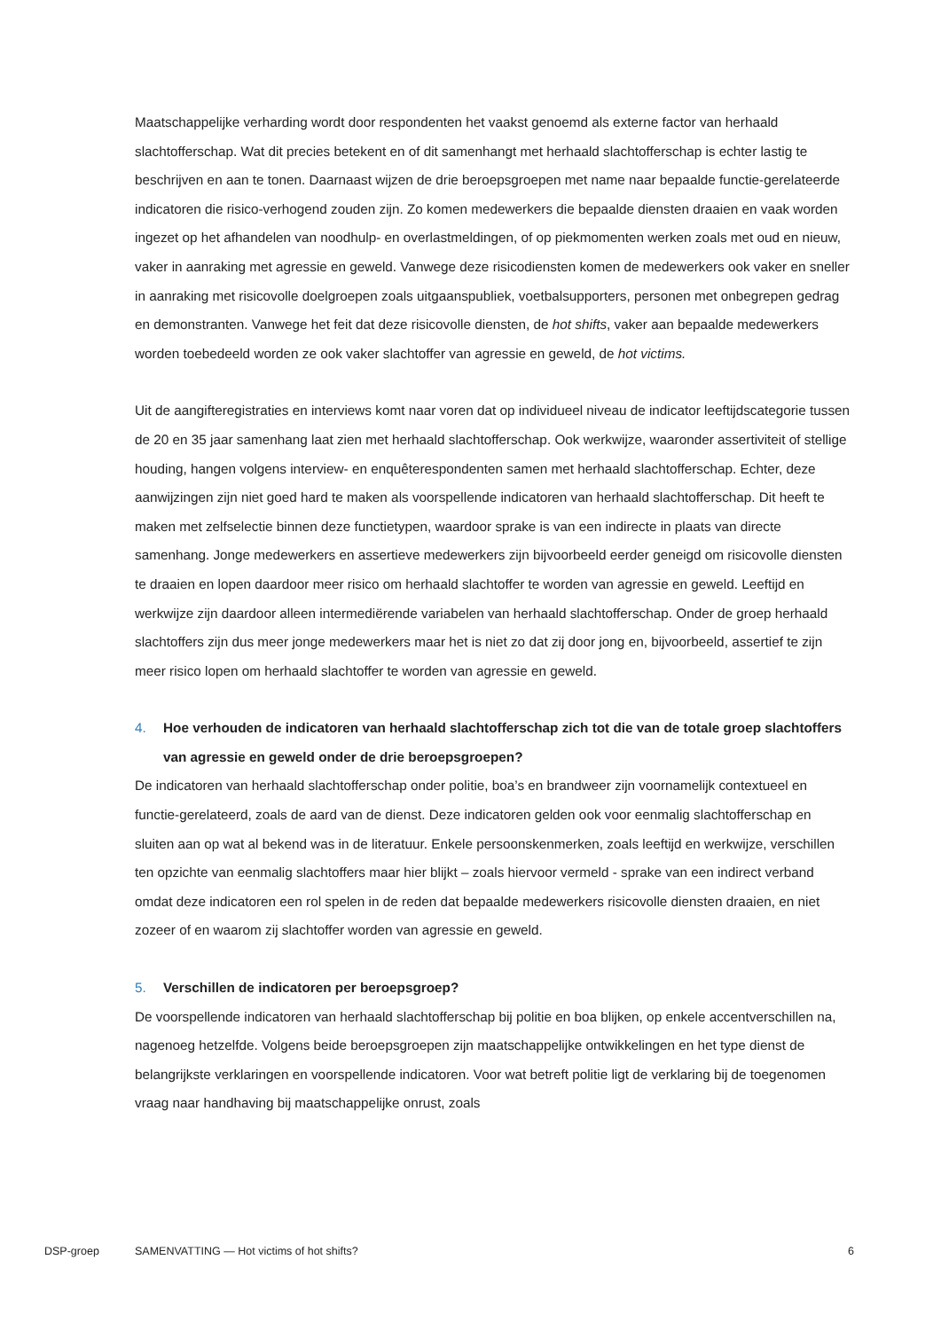Maatschappelijke verharding wordt door respondenten het vaakst genoemd als externe factor van herhaald slachtofferschap. Wat dit precies betekent en of dit samenhangt met herhaald slachtofferschap is echter lastig te beschrijven en aan te tonen. Daarnaast wijzen de drie beroepsgroepen met name naar bepaalde functie-gerelateerde indicatoren die risico-verhogend zouden zijn. Zo komen medewerkers die bepaalde diensten draaien en vaak worden ingezet op het afhandelen van noodhulp- en overlastmeldingen, of op piekmomenten werken zoals met oud en nieuw, vaker in aanraking met agressie en geweld. Vanwege deze risicodiensten komen de medewerkers ook vaker en sneller in aanraking met risicovolle doelgroepen zoals uitgaanspubliek, voetbalsupporters, personen met onbegrepen gedrag en demonstranten. Vanwege het feit dat deze risicovolle diensten, de hot shifts, vaker aan bepaalde medewerkers worden toebedeeld worden ze ook vaker slachtoffer van agressie en geweld, de hot victims.
Uit de aangifteregistraties en interviews komt naar voren dat op individueel niveau de indicator leeftijdscategorie tussen de 20 en 35 jaar samenhang laat zien met herhaald slachtofferschap. Ook werkwijze, waaronder assertiviteit of stellige houding, hangen volgens interview- en enquêterespondenten samen met herhaald slachtofferschap. Echter, deze aanwijzingen zijn niet goed hard te maken als voorspellende indicatoren van herhaald slachtofferschap. Dit heeft te maken met zelfselectie binnen deze functietypen, waardoor sprake is van een indirecte in plaats van directe samenhang. Jonge medewerkers en assertieve medewerkers zijn bijvoorbeeld eerder geneigd om risicovolle diensten te draaien en lopen daardoor meer risico om herhaald slachtoffer te worden van agressie en geweld. Leeftijd en werkwijze zijn daardoor alleen intermediërende variabelen van herhaald slachtofferschap. Onder de groep herhaald slachtoffers zijn dus meer jonge medewerkers maar het is niet zo dat zij door jong en, bijvoorbeeld, assertief te zijn meer risico lopen om herhaald slachtoffer te worden van agressie en geweld.
4. Hoe verhouden de indicatoren van herhaald slachtofferschap zich tot die van de totale groep slachtoffers van agressie en geweld onder de drie beroepsgroepen?
De indicatoren van herhaald slachtofferschap onder politie, boa’s en brandweer zijn voornamelijk contextueel en functie-gerelateerd, zoals de aard van de dienst. Deze indicatoren gelden ook voor eenmalig slachtofferschap en sluiten aan op wat al bekend was in de literatuur. Enkele persoonskenmerken, zoals leeftijd en werkwijze, verschillen ten opzichte van eenmalig slachtoffers maar hier blijkt – zoals hiervoor vermeld - sprake van een indirect verband omdat deze indicatoren een rol spelen in de reden dat bepaalde medewerkers risicovolle diensten draaien, en niet zozeer of en waarom zij slachtoffer worden van agressie en geweld.
5. Verschillen de indicatoren per beroepsgroep?
De voorspellende indicatoren van herhaald slachtofferschap bij politie en boa blijken, op enkele accentverschillen na, nagenoeg hetzelfde. Volgens beide beroepsgroepen zijn maatschappelijke ontwikkelingen en het type dienst de belangrijkste verklaringen en voorspellende indicatoren. Voor wat betreft politie ligt de verklaring bij de toegenomen vraag naar handhaving bij maatschappelijke onrust, zoals
DSP-groep SAMENVATTING — Hot victims of hot shifts? 6